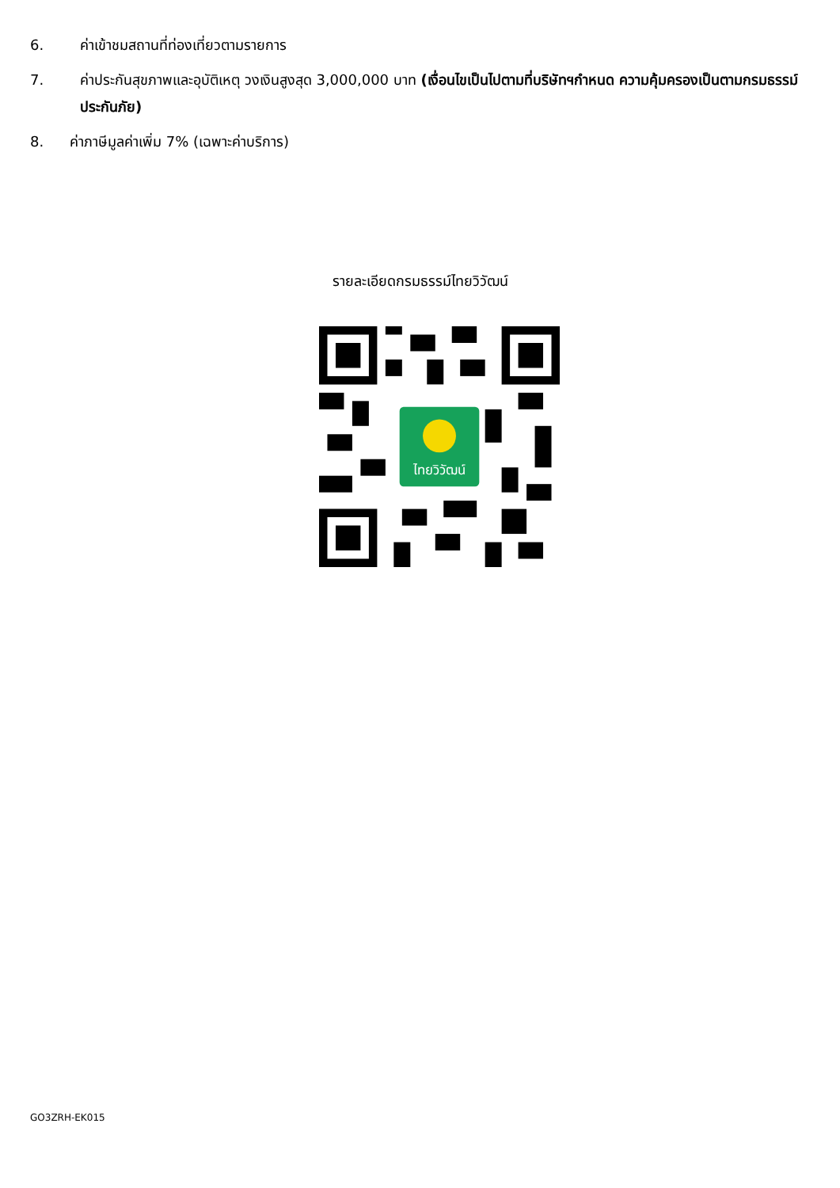6. ค่าเข้าชมสถานที่ท่องเที่ยวตามรายการ
7. ค่าประกันสุขภาพและอุบัติเหตุ วงเงินสูงสุด 3,000,000 บาท (เงื่อนไขเป็นไปตามที่บริษัทฯกำหนด ความคุ้มครองเป็นตามกรมธรรม์ประกันภัย)
8. ค่าภาษีมูลค่าเพิ่ม 7% (เฉพาะค่าบริการ)
รายละเอียดกรมธรรม์ไทยวิวัฒน์
ไทยวิวัฒน์
GO3ZRH-EK015